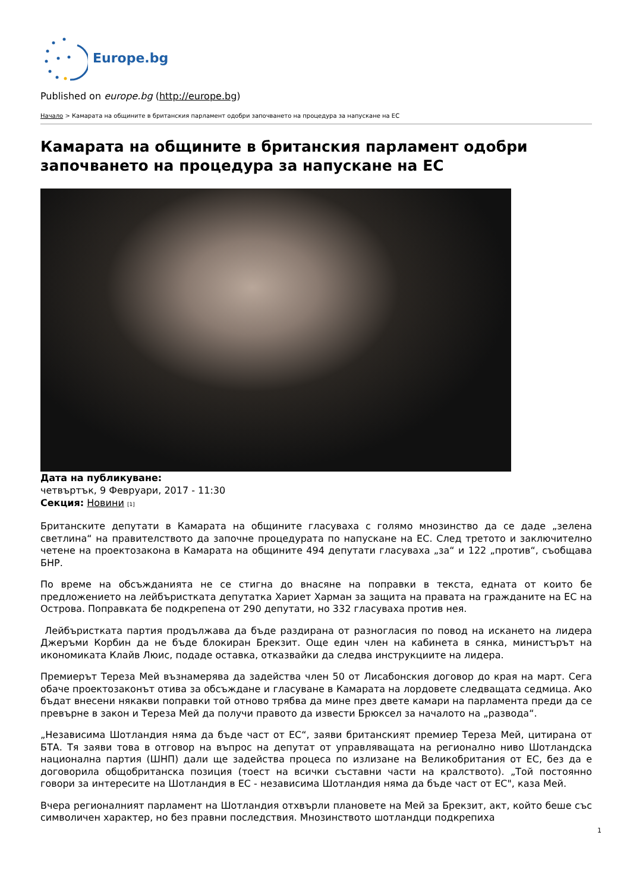Europe.bg
Published on europe.bg (http://europe.bg)
Начало > Камарата на общините в британския парламент одобри започването на процедура за напускане на ЕС
Камарата на общините в британския парламент одобри започването на процедура за напускане на ЕС
Дата на публикуване:
четвъртък, 9 Февруари, 2017 - 11:30
Секция: Новини [1]
Британските депутати в Камарата на общините гласуваха с голямо мнозинство да се даде „зелена светлина“ на правителството да започне процедурата по напускане на ЕС. След третото и заключително четене на проектозакона в Камарата на общините 494 депутати гласуваха „за“ и 122 „против“, съобщава БНР.
По време на обсъжданията не се стигна до внасяне на поправки в текста, едната от които бе предложението на лейбъристката депутатка Хариет Харман за защита на правата на гражданите на ЕС на Острова. Поправката бе подкрепена от 290 депутати, но 332 гласуваха против нея.
Лейбъристката партия продължава да бъде раздирана от разногласия по повод на искането на лидера Джеръми Корбин да не бъде блокиран Брекзит. Още един член на кабинета в сянка, министърът на икономиката Клайв Люис, подаде оставка, отказвайки да следва инструкциите на лидера.
Премиерът Тереза Мей възнамерява да задейства член 50 от Лисабонския договор до края на март. Сега обаче проектозаконът отива за обсъждане и гласуване в Камарата на лордовете следващата седмица. Ако бъдат внесени някакви поправки той отново трябва да мине през двете камари на парламента преди да се превърне в закон и Тереза Мей да получи правото да извести Брюксел за началото на „развода“.
„Независима Шотландия няма да бъде част от ЕС“, заяви британският премиер Тереза Мей, цитирана от БТА. Тя заяви това в отговор на въпрос на депутат от управляващата на регионално ниво Шотландска национална партия (ШНП) дали ще задейства процеса по излизане на Великобритания от ЕС, без да е договорила общобританска позиция (тоест на всички съставни части на кралството). „Той постоянно говори за интересите на Шотландия в ЕС - независима Шотландия няма да бъде част от ЕС", каза Мей.
Вчера регионалният парламент на Шотландия отхвърли плановете на Мей за Брекзит, акт, който беше със символичен характер, но без правни последствия. Мнозинството шотландци подкрепиха
1